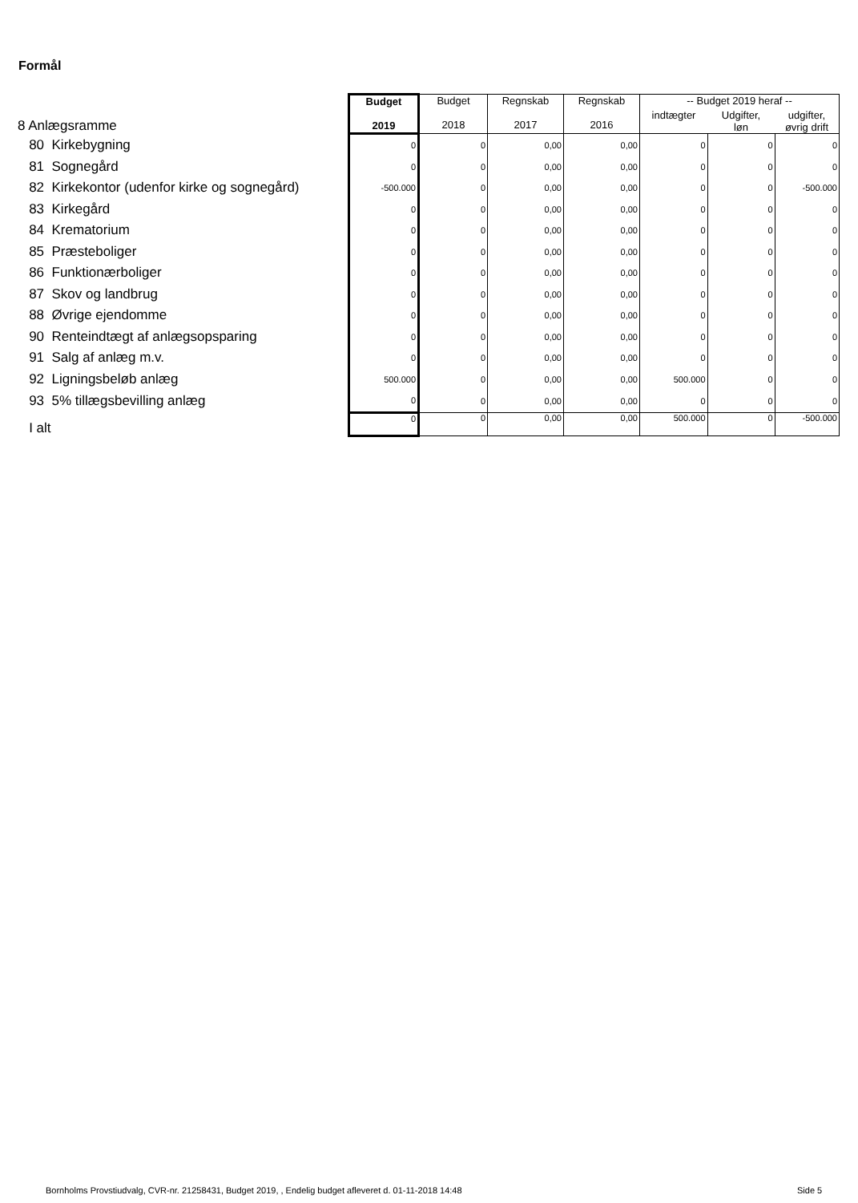Formål
| 8 Anlægsramme | Budget 2019 | Budget 2018 | Regnskab 2017 | Regnskab 2016 | -- Budget 2019 heraf -- | | |
| | | | | | indtægter | Udgifter, løn | udgifter, øvrig drift |
| 80 Kirkebygning | 0 | 0 | 0,00 | 0,00 | 0 | 0 | 0 |
| 81 Sognegård | 0 | 0 | 0,00 | 0,00 | 0 | 0 | 0 |
| 82 Kirkekontor (udenfor kirke og sognegård) | -500.000 | 0 | 0,00 | 0,00 | 0 | 0 | -500.000 |
| 83 Kirkegård | 0 | 0 | 0,00 | 0,00 | 0 | 0 | 0 |
| 84 Krematorium | 0 | 0 | 0,00 | 0,00 | 0 | 0 | 0 |
| 85 Præsteboliger | 0 | 0 | 0,00 | 0,00 | 0 | 0 | 0 |
| 86 Funktionærboliger | 0 | 0 | 0,00 | 0,00 | 0 | 0 | 0 |
| 87 Skov og landbrug | 0 | 0 | 0,00 | 0,00 | 0 | 0 | 0 |
| 88 Øvrige ejendomme | 0 | 0 | 0,00 | 0,00 | 0 | 0 | 0 |
| 90 Renteindtægt af anlægsopsparing | 0 | 0 | 0,00 | 0,00 | 0 | 0 | 0 |
| 91 Salg af anlæg m.v. | 0 | 0 | 0,00 | 0,00 | 0 | 0 | 0 |
| 92 Ligningsbeløb anlæg | 500.000 | 0 | 0,00 | 0,00 | 500.000 | 0 | 0 |
| 93 5% tillægsbevilling anlæg | 0 | 0 | 0,00 | 0,00 | 0 | 0 | 0 |
| I alt | 0 | 0 | 0,00 | 0,00 | 500.000 | 0 | -500.000 |
Bornholms Provstiudvalg, CVR-nr. 21258431, Budget 2019, , Endelig budget afleveret d. 01-11-2018 14:48
Side 5